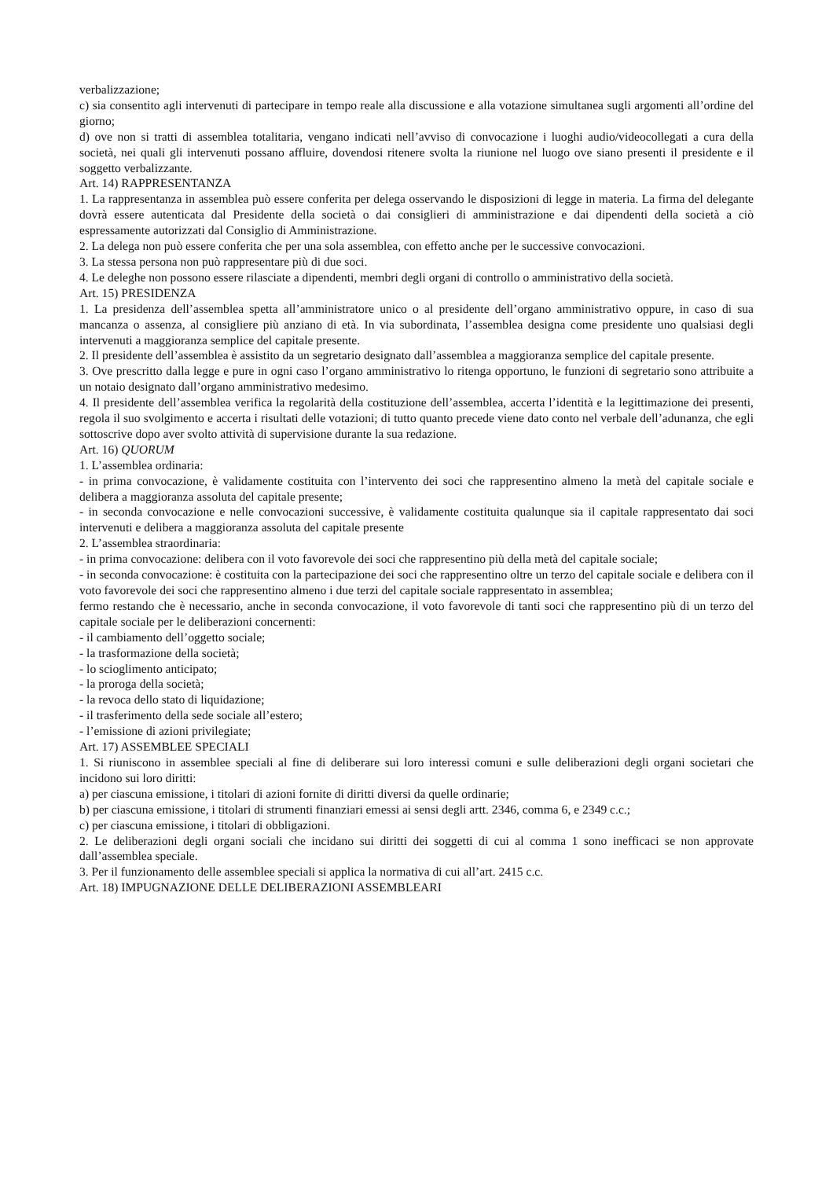verbalizzazione;
c) sia consentito agli intervenuti di partecipare in tempo reale alla discussione e alla votazione simultanea sugli argomenti all’ordine del giorno;
d) ove non si tratti di assemblea totalitaria, vengano indicati nell’avviso di convocazione i luoghi audio/videocollegati a cura della società, nei quali gli intervenuti possano affluire, dovendosi ritenere svolta la riunione nel luogo ove siano presenti il presidente e il soggetto verbalizzante.
Art. 14) RAPPRESENTANZA
1. La rappresentanza in assemblea può essere conferita per delega osservando le disposizioni di legge in materia. La firma del delegante dovrà essere autenticata dal Presidente della società o dai consiglieri di amministrazione e dai dipendenti della società a ciò espressamente autorizzati dal Consiglio di Amministrazione.
2. La delega non può essere conferita che per una sola assemblea, con effetto anche per le successive convocazioni.
3. La stessa persona non può rappresentare più di due soci.
4. Le deleghe non possono essere rilasciate a dipendenti, membri degli organi di controllo o amministrativo della società.
Art. 15) PRESIDENZA
1. La presidenza dell’assemblea spetta all’amministratore unico o al presidente dell’organo amministrativo oppure, in caso di sua mancanza o assenza, al consigliere più anziano di età. In via subordinata, l’assemblea designa come presidente uno qualsiasi degli intervenuti a maggioranza semplice del capitale presente.
2. Il presidente dell’assemblea è assistito da un segretario designato dall’assemblea a maggioranza semplice del capitale presente.
3. Ove prescritto dalla legge e pure in ogni caso l’organo amministrativo lo ritenga opportuno, le funzioni di segretario sono attribuite a un notaio designato dall’organo amministrativo medesimo.
4. Il presidente dell’assemblea verifica la regolarità della costituzione dell’assemblea, accerta l’identità e la legittimazione dei presenti, regola il suo svolgimento e accerta i risultati delle votazioni; di tutto quanto precede viene dato conto nel verbale dell’adunanza, che egli sottoscrive dopo aver svolto attività di supervisione durante la sua redazione.
Art. 16) QUORUM
1. L’assemblea ordinaria:
- in prima convocazione, è validamente costituita con l’intervento dei soci che rappresentino almeno la metà del capitale sociale e delibera a maggioranza assoluta del capitale presente;
- in seconda convocazione e nelle convocazioni successive, è validamente costituita qualunque sia il capitale rappresentato dai soci intervenuti e delibera a maggioranza assoluta del capitale presente
2. L’assemblea straordinaria:
- in prima convocazione: delibera con il voto favorevole dei soci che rappresentino più della metà del capitale sociale;
- in seconda convocazione: è costituita con la partecipazione dei soci che rappresentino oltre un terzo del capitale sociale e delibera con il voto favorevole dei soci che rappresentino almeno i due terzi del capitale sociale rappresentato in assemblea;
fermo restando che è necessario, anche in seconda convocazione, il voto favorevole di tanti soci che rappresentino più di un terzo del capitale sociale per le deliberazioni concernenti:
- il cambiamento dell’oggetto sociale;
- la trasformazione della società;
- lo scioglimento anticipato;
- la proroga della società;
- la revoca dello stato di liquidazione;
- il trasferimento della sede sociale all’estero;
- l’emissione di azioni privilegiate;
Art. 17) ASSEMBLEE SPECIALI
1. Si riuniscono in assemblee speciali al fine di deliberare sui loro interessi comuni e sulle deliberazioni degli organi societari che incidono sui loro diritti:
a) per ciascuna emissione, i titolari di azioni fornite di diritti diversi da quelle ordinarie;
b) per ciascuna emissione, i titolari di strumenti finanziari emessi ai sensi degli artt. 2346, comma 6, e 2349 c.c.;
c) per ciascuna emissione, i titolari di obbligazioni.
2. Le deliberazioni degli organi sociali che incidano sui diritti dei soggetti di cui al comma 1 sono inefficaci se non approvate dall’assemblea speciale.
3. Per il funzionamento delle assemblee speciali si applica la normativa di cui all’art. 2415 c.c.
Art. 18) IMPUGNAZIONE DELLE DELIBERAZIONI ASSEMBLEARI